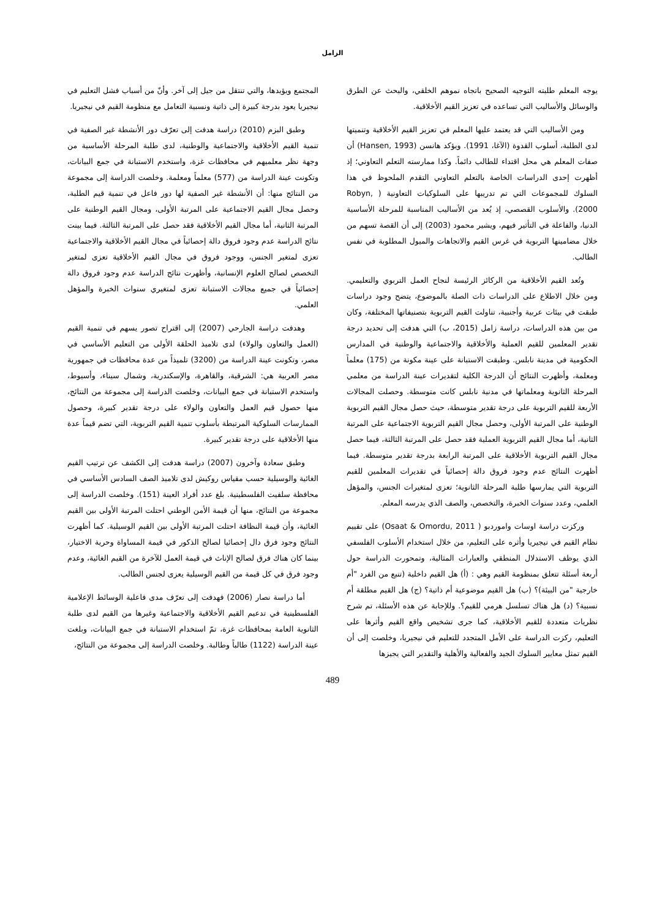الزامل
يوجه المعلم طلبته التوجيه الصحيح باتجاه نموهم الخلقي، والبحث عن الطرق والوسائل والأساليب التي تساعده في تعزيز القيم الأخلاقية.
ومن الأساليب التي قد يعتمد عليها المعلم في تعزيز القيم الأخلاقية وتنميتها لدى الطلبة، أسلوب القدوة (الآغا، 1991). ويؤكد هانسن (Hansen, 1993) أن صفات المعلم هي محل اقتداء للطالب دائماً. وكذا ممارسته التعلم التعاوني؛ إذ أظهرت إحدى الدراسات الخاصة بالتعلم التعاوني التقدم الملحوظ في هذا السلوك للمجموعات التي تم تدريبها على السلوكيات التعاونية ( Robyn, 2000). والأسلوب القصصي، إذ يُعد من الأساليب المناسبة للمرحلة الأساسية الدنيا، والفاعلة في التأثير فيهم، ويشير محمود (2003) إلى أن القصة تسهم من خلال مضامينها التربوية في غرس القيم والاتجاهات والميول المطلوبة في نفس الطالب.
وتُعد القيم الأخلاقية من الركائز الرئيسة لنجاح العمل التربوي والتعليمي. ومن خلال الاطلاع على الدراسات ذات الصلة بالموضوع، يتضح وجود دراسات طبقت في بيئات عربية وأجنبية، تناولت القيم التربوية بتصنيفاتها المختلفة، وكان من بين هذه الدراسات، دراسة زامل (2015، ب) التي هدفت إلى تحديد درجة تقدير المعلمين للقيم العملية والأخلاقية والاجتماعية والوطنية في المدارس الحكومية في مدينة نابلس. وطبقت الاستبانة على عينة مكونة من (175) معلماً ومعلمة، وأظهرت النتائج أن الدرجة الكلية لتقديرات عينة الدراسة من معلمي المرحلة الثانوية ومعلماتها في مدنية نابلس كانت متوسطة. وحصلت المجالات الأربعة للقيم التربوية على درجة تقدير متوسطة، حيث حصل مجال القيم التربوية الوطنية على المرتبة الأولى، وحصل مجال القيم التربوية الاجتماعية على المرتبة الثانية، أما مجال القيم التربوية العملية فقد حصل على المرتبة الثالثة، فيما حصل مجال القيم التربوية الأخلاقية على المرتبة الرابعة بدرجة تقدير متوسطة. فيما أظهرت النتائج عدم وجود فروق دالة إحصائياً في تقديرات المعلمين للقيم التربوية التي يمارسها طلبة المرحلة الثانوية؛ تعزى لمتغيرات الجنس، والمؤهل العلمي، وعدد سنوات الخبرة، والتخصص، والصف الذي يدرسه المعلم.
وركزت دراسة اوسات واموردبو ( Osaat & Omordu, 2011) على تقييم نظام القيم في نيجيريا وأثره على التعليم، من خلال استخدام الأسلوب الفلسفي الذي يوظف الاستدلال المنطقي والعبارات المثالية، وتمحورت الدراسة حول أربعة أسئلة تتعلق بمنظومة القيم وهي : (أ) هل القيم داخلية (تنبع من الفرد "أم خارجية "من البيئة)؟ (ب) هل القيم موضوعية أم ذاتية؟ (ج) هل القيم مطلقة أم نسبية؟ (د) هل هناك تسلسل هرمي للقيم؟. وللإجابة عن هذه الأسئلة، تم شرح نظريات متعددة للقيم الأخلاقية، كما جرى تشخيص واقع القيم وأثرها على التعليم، ركزت الدراسة على الأمل المتجدد للتعليم في نيجيريا، وخلصت إلى أن القيم تمثل معايير السلوك الجيد والفعالية والأهلية والتقدير التي يجيزها
المجتمع ويؤيدها، والتي تنتقل من جيل إلى آخر. وأنّ من أسباب فشل التعليم في نيجيريا يعود بدرجة كبيرة إلى ذاتية ونسبية التعامل مع منظومة القيم في نيجيريا.
وطبق البزم (2010) دراسة هدفت إلى تعرّف دور الأنشطة غير الصفية في تنمية القيم الأخلاقية والاجتماعية والوطنية، لدى طلبة المرحلة الأساسية من وجهة نظر معلميهم في محافظات غزة، واستخدم الاستبانة في جمع البيانات، وتكونت عينة الدراسة من (577) معلماً ومعلمة. وخلصت الدراسة إلى مجموعة من النتائج منها: أن الأنشطة غير الصفية لها دور فاعل في تنمية قيم الطلبة، وحصل مجال القيم الاجتماعية على المرتبة الأولى، ومجال القيم الوطنية على المرتبة الثانية، أما مجال القيم الأخلاقية فقد حصل على المرتبة الثالثة. فيما بينت نتائج الدراسة عدم وجود فروق دالة إحصائياً في مجال القيم الأخلاقية والاجتماعية تعزى لمتغير الجنس، ووجود فروق في مجال القيم الأخلاقية تعزى لمتغير التخصص لصالح العلوم الإنسانية، وأظهرت نتائج الدراسة عدم وجود فروق دالة إحصائياً في جميع مجالات الاستبانة تعزى لمتغيري سنوات الخبرة والمؤهل العلمي.
وهدفت دراسة الجارحي (2007) إلى اقتراح تصور يسهم في تنمية القيم (العمل والتعاون والولاء) لدى تلاميذ الحلقة الأولى من التعليم الأساسي في مصر، وتكونت عينة الدراسة من (3200) تلميذاً من عدة محافظات في جمهورية مصر العربية هي: الشرقية، والقاهرة، والإسكندرية، وشمال سيناء، وأسيوط، واستخدم الاستبانة في جمع البيانات، وخلصت الدراسة إلى مجموعة من النتائج، منها حصول قيم العمل والتعاون والولاء على درجة تقدير كبيرة، وحصول الممارسات السلوكية المرتبطة بأسلوب تنمية القيم التربوية، التي تضم قيماً عدة منها الأخلاقية على درجة تقدير كبيرة.
وطبق سعادة وآخرون (2007) دراسة هدفت إلى الكشف عن ترتيب القيم الغائية والوسيلية حسب مقياس روكيش لدى تلاميذ الصف السادس الأساسي في محافظة سلفيت الفلسطينية. بلغ عدد أفراد العينة (151). وخلصت الدراسة إلى مجموعة من النتائج، منها أن قيمة الأمن الوطني احتلت المرتبة الأولى بين القيم الغائية، وأن قيمة النظافة احتلت المرتبة الأولى بين القيم الوسيلية. كما أظهرت النتائج وجود فرق دال إحصائيا لصالح الذكور في قيمة المساواة وحرية الاختيار، بينما كان هناك فرق لصالح الإناث في قيمة العمل للآخرة من القيم الغائية، وعدم وجود فرق في كل قيمة من القيم الوسيلية يعزى لجنس الطالب.
أما دراسة نصار (2006) فهدفت إلى تعرّف مدى فاعلية الوسائط الإعلامية الفلسطينية في تدعيم القيم الأخلاقية والاجتماعية وغيرها من القيم لدى طلبة الثانوية العامة بمحافظات غزة، تمّ استخدام الاستبانة في جمع البيانات، وبلغت عينة الدراسة (1122) طالباً وطالبة. وخلصت الدراسة إلى مجموعة من النتائج،
489